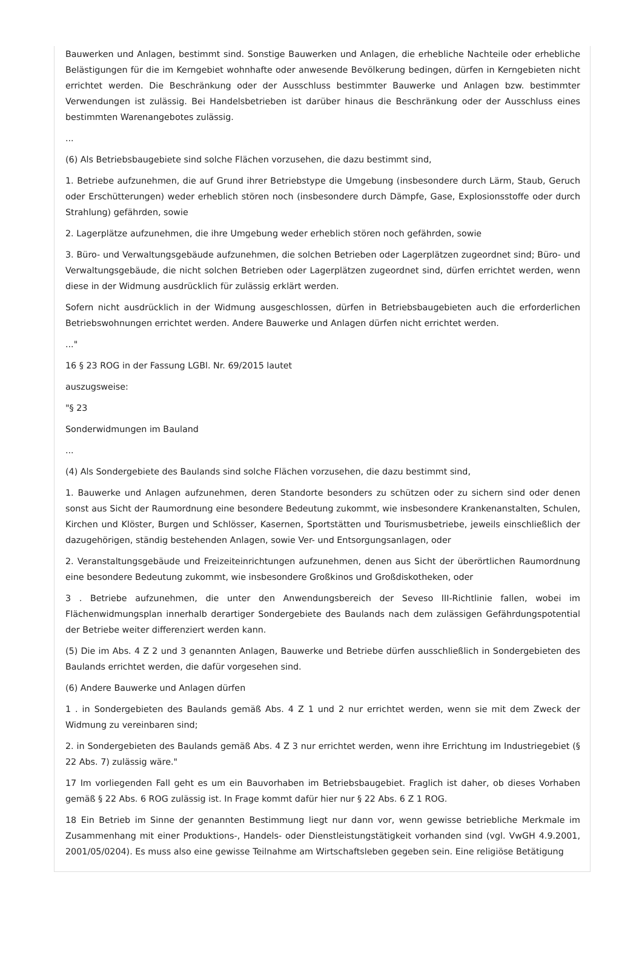Bauwerken und Anlagen, bestimmt sind. Sonstige Bauwerken und Anlagen, die erhebliche Nachteile oder erhebliche Belästigungen für die im Kerngebiet wohnhafte oder anwesende Bevölkerung bedingen, dürfen in Kerngebieten nicht errichtet werden. Die Beschränkung oder der Ausschluss bestimmter Bauwerke und Anlagen bzw. bestimmter Verwendungen ist zulässig. Bei Handelsbetrieben ist darüber hinaus die Beschränkung oder der Ausschluss eines bestimmten Warenangebotes zulässig.
...
(6) Als Betriebsbaugebiete sind solche Flächen vorzusehen, die dazu bestimmt sind,
1. Betriebe aufzunehmen, die auf Grund ihrer Betriebstype die Umgebung (insbesondere durch Lärm, Staub, Geruch oder Erschütterungen) weder erheblich stören noch (insbesondere durch Dämpfe, Gase, Explosionsstoffe oder durch Strahlung) gefährden, sowie
2. Lagerplätze aufzunehmen, die ihre Umgebung weder erheblich stören noch gefährden, sowie
3. Büro- und Verwaltungsgebäude aufzunehmen, die solchen Betrieben oder Lagerplätzen zugeordnet sind; Büro- und Verwaltungsgebäude, die nicht solchen Betrieben oder Lagerplätzen zugeordnet sind, dürfen errichtet werden, wenn diese in der Widmung ausdrücklich für zulässig erklärt werden.
Sofern nicht ausdrücklich in der Widmung ausgeschlossen, dürfen in Betriebsbaugebieten auch die erforderlichen Betriebswohnungen errichtet werden. Andere Bauwerke und Anlagen dürfen nicht errichtet werden.
..."
16 § 23 ROG in der Fassung LGBl. Nr. 69/2015 lautet
auszugsweise:
"§ 23
Sonderwidmungen im Bauland
...
(4) Als Sondergebiete des Baulands sind solche Flächen vorzusehen, die dazu bestimmt sind,
1. Bauwerke und Anlagen aufzunehmen, deren Standorte besonders zu schützen oder zu sichern sind oder denen sonst aus Sicht der Raumordnung eine besondere Bedeutung zukommt, wie insbesondere Krankenanstalten, Schulen, Kirchen und Klöster, Burgen und Schlösser, Kasernen, Sportstätten und Tourismusbetriebe, jeweils einschließlich der dazugehörigen, ständig bestehenden Anlagen, sowie Ver- und Entsorgungsanlagen, oder
2. Veranstaltungsgebäude und Freizeiteinrichtungen aufzunehmen, denen aus Sicht der überörtlichen Raumordnung eine besondere Bedeutung zukommt, wie insbesondere Großkinos und Großdiskotheken, oder
3 . Betriebe aufzunehmen, die unter den Anwendungsbereich der Seveso III-Richtlinie fallen, wobei im Flächenwidmungsplan innerhalb derartiger Sondergebiete des Baulands nach dem zulässigen Gefährdungspotential der Betriebe weiter differenziert werden kann.
(5) Die im Abs. 4 Z 2 und 3 genannten Anlagen, Bauwerke und Betriebe dürfen ausschließlich in Sondergebieten des Baulands errichtet werden, die dafür vorgesehen sind.
(6) Andere Bauwerke und Anlagen dürfen
1 . in Sondergebieten des Baulands gemäß Abs. 4 Z 1 und 2 nur errichtet werden, wenn sie mit dem Zweck der Widmung zu vereinbaren sind;
2. in Sondergebieten des Baulands gemäß Abs. 4 Z 3 nur errichtet werden, wenn ihre Errichtung im Industriegebiet (§ 22 Abs. 7) zulässig wäre."
17 Im vorliegenden Fall geht es um ein Bauvorhaben im Betriebsbaugebiet. Fraglich ist daher, ob dieses Vorhaben gemäß § 22 Abs. 6 ROG zulässig ist. In Frage kommt dafür hier nur § 22 Abs. 6 Z 1 ROG.
18 Ein Betrieb im Sinne der genannten Bestimmung liegt nur dann vor, wenn gewisse betriebliche Merkmale im Zusammenhang mit einer Produktions-, Handels- oder Dienstleistungstätigkeit vorhanden sind (vgl. VwGH 4.9.2001, 2001/05/0204). Es muss also eine gewisse Teilnahme am Wirtschaftsleben gegeben sein. Eine religiöse Betätigung